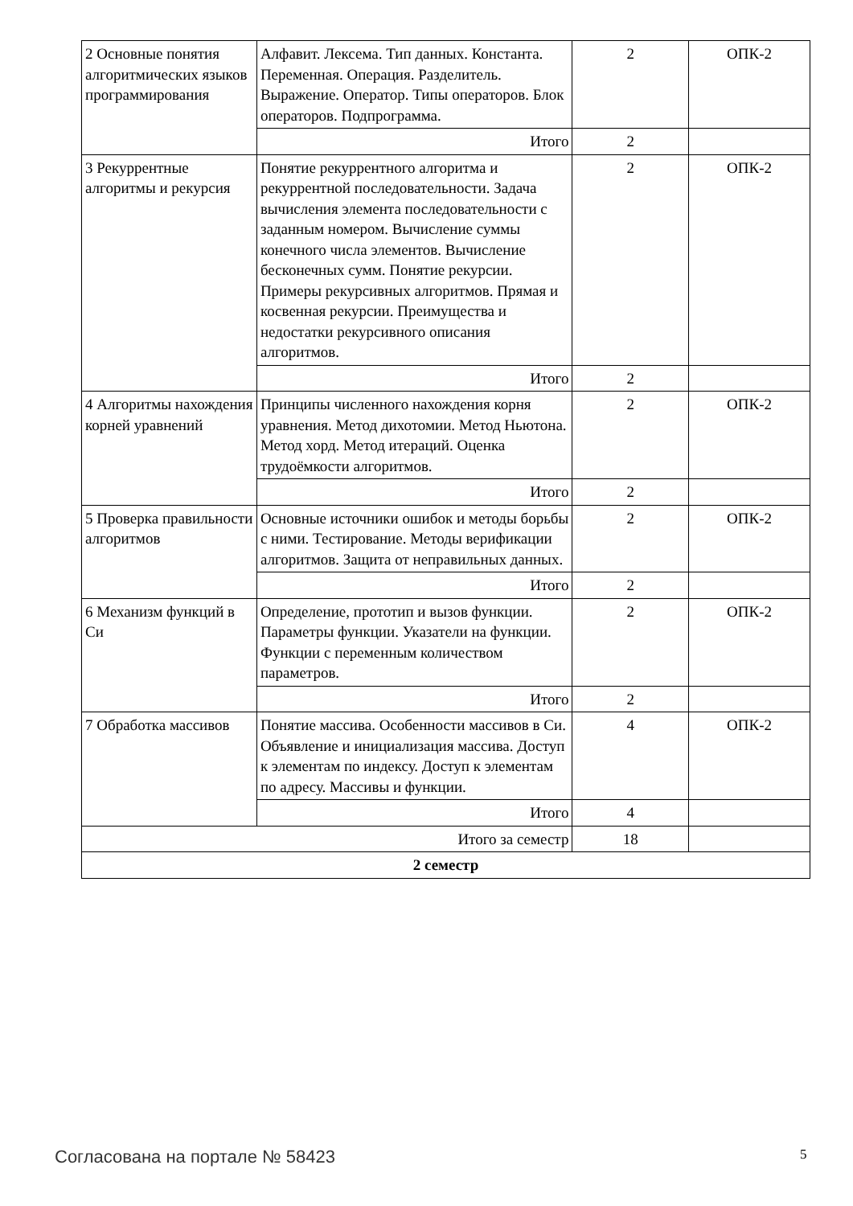| 2 Основные понятия алгоритмических языков программирования | Алфавит. Лексема. Тип данных. Константа. Переменная. Операция. Разделитель. Выражение. Оператор. Типы операторов. Блок операторов. Подпрограмма. | 2 | ОПК-2 |
| | Итого | 2 | |
| 3 Рекуррентные алгоритмы и рекурсия | Понятие рекуррентного алгоритма и рекуррентной последовательности. Задача вычисления элемента последовательности с заданным номером. Вычисление суммы конечного числа элементов. Вычисление бесконечных сумм. Понятие рекурсии. Примеры рекурсивных алгоритмов. Прямая и косвенная рекурсии. Преимущества и недостатки рекурсивного описания алгоритмов. | 2 | ОПК-2 |
| | Итого | 2 | |
| 4 Алгоритмы нахождения корней уравнений | Принципы численного нахождения корня уравнения. Метод дихотомии. Метод Ньютона. Метод хорд. Метод итераций. Оценка трудоёмкости алгоритмов. | 2 | ОПК-2 |
| | Итого | 2 | |
| 5 Проверка правильности алгоритмов | Основные источники ошибок и методы борьбы с ними. Тестирование. Методы верификации алгоритмов. Защита от неправильных данных. | 2 | ОПК-2 |
| | Итого | 2 | |
| 6 Механизм функций в Си | Определение, прототип и вызов функции. Параметры функции. Указатели на функции. Функции с переменным количеством параметров. | 2 | ОПК-2 |
| | Итого | 2 | |
| 7 Обработка массивов | Понятие массива. Особенности массивов в Си. Объявление и инициализация массива. Доступ к элементам по индексу. Доступ к элементам по адресу. Массивы и функции. | 4 | ОПК-2 |
| | Итого | 4 | |
| Итого за семестр | | 18 | |
| 2 семестр | | | |
Согласована на портале № 58423 5